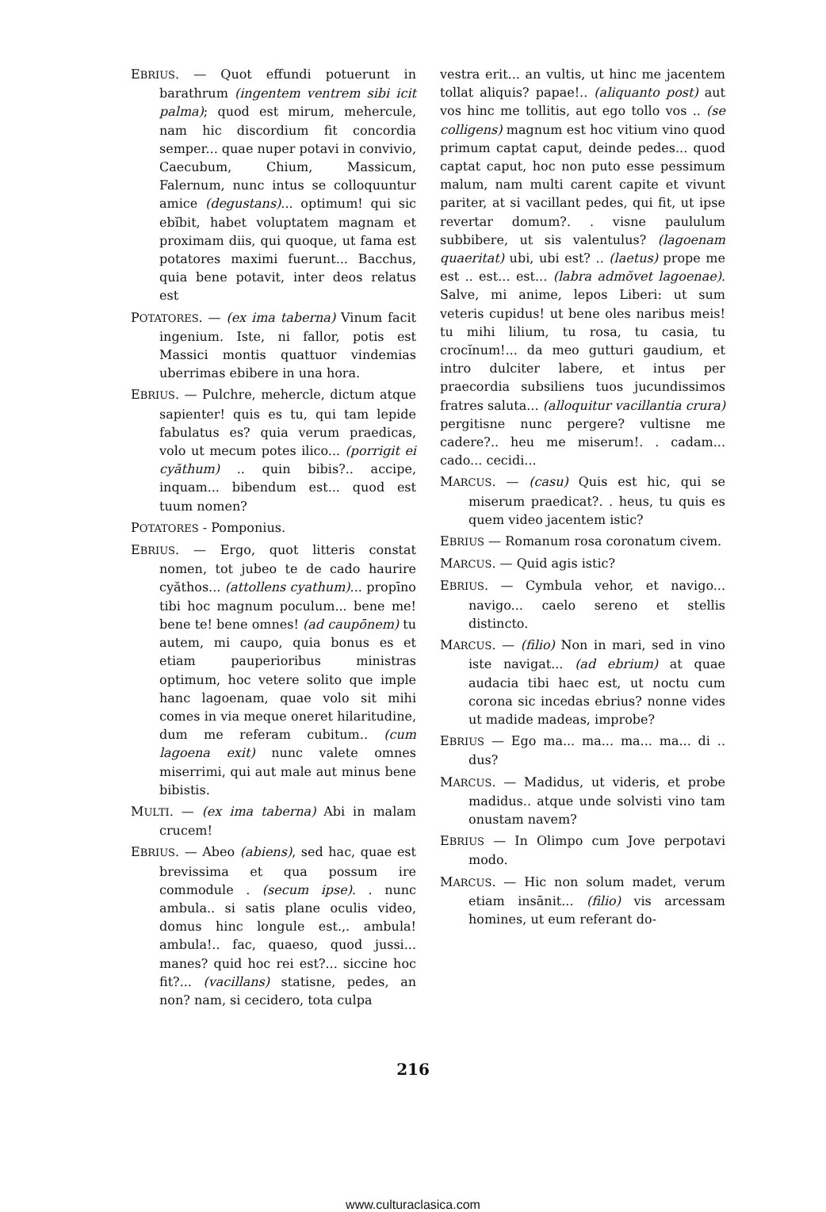EBRIUS. — Quot effundi potuerunt in barathrum (ingentem ventrem sibi icit palma); quod est mirum, mehercule, nam hic discordium fit concordia semper... quae nuper potavi in convivio, Caecubum, Chium, Massicum, Falernum, nunc intus se colloquuntur amice (degustans)... optimum! qui sic ebĭbit, habet voluptatem magnam et proximam diis, qui quoque, ut fama est potatores maximi fuerunt... Bacchus, quia bene potavit, inter deos relatus est
POTATORES. — (ex ima taberna) Vinum facit ingenium. Iste, ni fallor, potis est Massici montis quattuor vindemias uberrimas ebibere in una hora.
EBRIUS. — Pulchre, mehercle, dictum atque sapienter! quis es tu, qui tam lepide fabulatus es? quia verum praedicas, volo ut mecum potes ilico... (porrigit ei cyăthum) .. quin bibis?.. accipe, inquam... bibendum est... quod est tuum nomen?
POTATORES - Pomponius.
EBRIUS. — Ergo, quot litteris constat nomen, tot jubeo te de cado haurire cyăthos... (attollens cyathum)... propīno tibi hoc magnum poculum... bene me! bene te! bene omnes! (ad caupōnem) tu autem, mi caupo, quia bonus es et etiam pauperioribus ministras optimum, hoc vetere solito que imple hanc lagoenam, quae volo sit mihi comes in via meque oneret hilaritudine, dum me referam cubitum.. (cum lagoena exit) nunc valete omnes miserrimi, qui aut male aut minus bene bibistis.
MULTI. — (ex ima taberna) Abi in malam crucem!
EBRIUS. — Abeo (abiens), sed hac, quae est brevissima et qua possum ire commodule . (secum ipse). . nunc ambula.. si satis plane oculis video, domus hinc longule est.,. ambula! ambula!.. fac, quaeso, quod jussi... manes? quid hoc rei est?... siccine hoc fit?... (vacillans) statisne, pedes, an non? nam, si cecidero, tota culpa
vestra erit... an vultis, ut hinc me jacentem tollat aliquis? papae!.. (aliquanto post) aut vos hinc me tollitis, aut ego tollo vos .. (se colligens) magnum est hoc vitium vino quod primum captat caput, deinde pedes... quod captat caput, hoc non puto esse pessimum malum, nam multi carent capite et vivunt pariter, at si vacillant pedes, qui fit, ut ipse revertar domum?. . visne paululum subbibere, ut sis valentulus? (lagoenam quaeritat) ubi, ubi est? .. (laetus) prope me est .. est... est... (labra admŏvet lagoenae). Salve, mi anime, lepos Liberi: ut sum veteris cupidus! ut bene oles naribus meis! tu mihi lilium, tu rosa, tu casia, tu crocĭnum!... da meo gutturi gaudium, et intro dulciter labere, et intus per praecordia subsiliens tuos jucundissimos fratres saluta... (alloquitur vacillantia crura) pergitisne nunc pergere? vultisne me cadere?.. heu me miserum!. . cadam... cado... cecidi...
MARCUS. — (casu) Quis est hic, qui se miserum praedicat?. . heus, tu quis es quem video jacentem istic?
EBRIUS — Romanum rosa coronatum civem.
MARCUS. — Quid agis istic?
EBRIUS. — Cymbula vehor, et navigo... navigo... caelo sereno et stellis distincto.
MARCUS. — (filio) Non in mari, sed in vino iste navigat... (ad ebrium) at quae audacia tibi haec est, ut noctu cum corona sic incedas ebrius? nonne vides ut madide madeas, improbe?
EBRIUS — Ego ma... ma... ma... ma... di .. dus?
MARCUS. — Madidus, ut videris, et probe madidus.. atque unde solvisti vino tam onustam navem?
EBRIUS — In Olimpo cum Jove perpotavi modo.
MARCUS. — Hic non solum madet, verum etiam insānit... (filio) vis arcessam homines, ut eum referant do-
216
www.culturaclasica.com